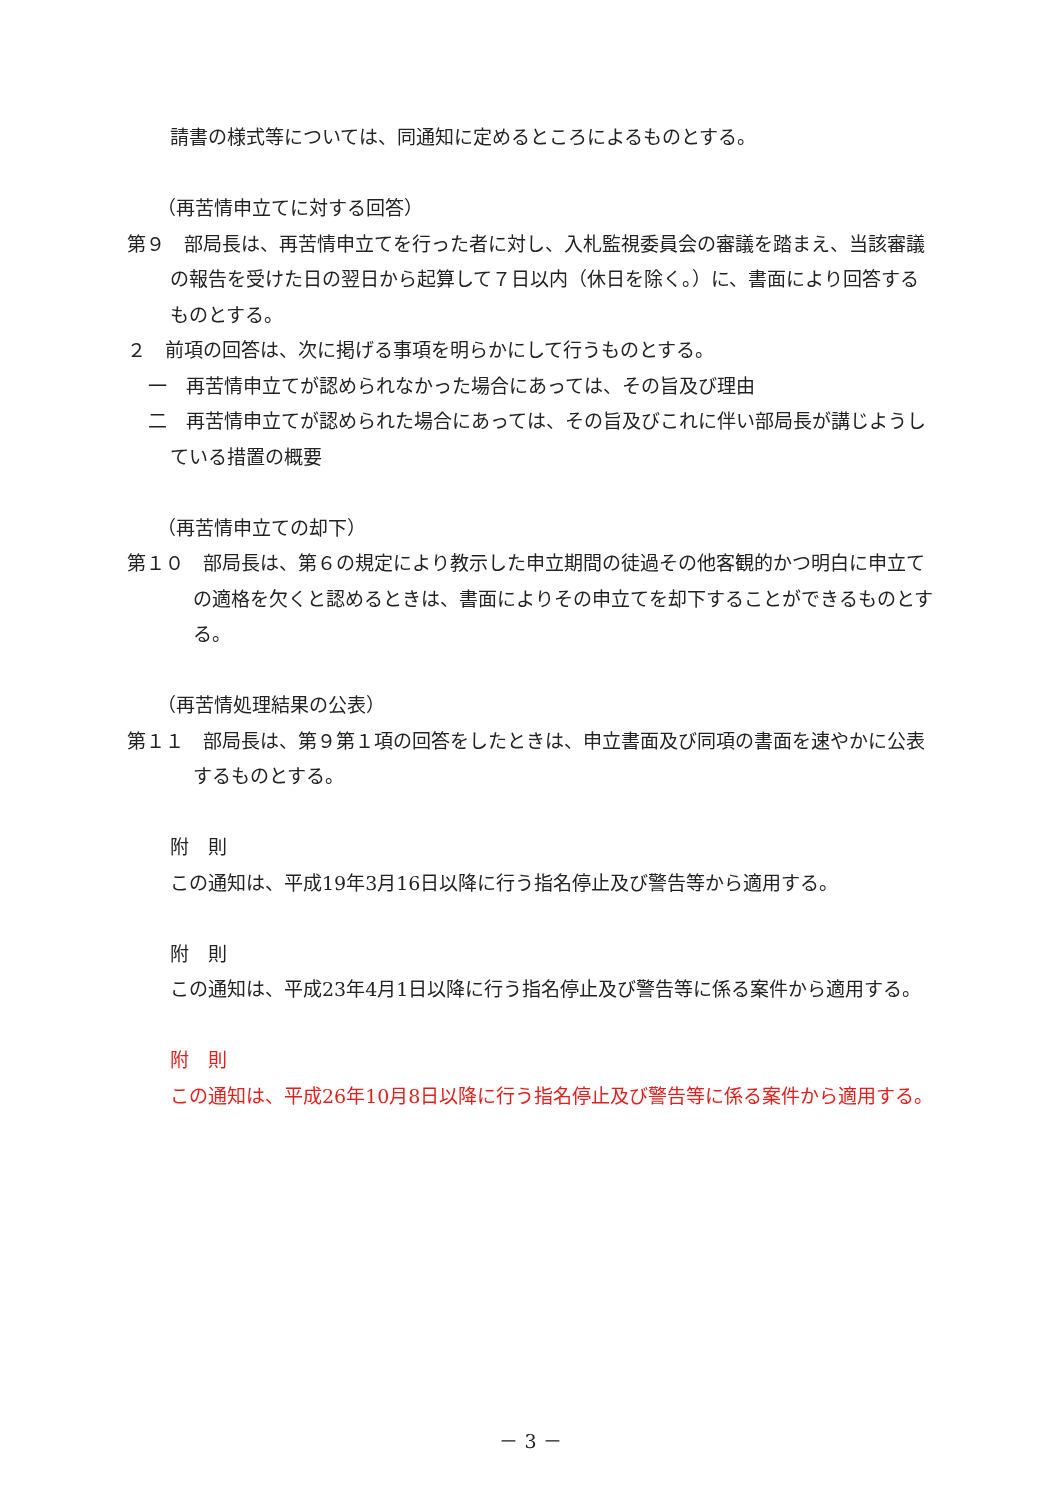請書の様式等については、同通知に定めるところによるものとする。
（再苦情申立てに対する回答）
第９　部局長は、再苦情申立てを行った者に対し、入札監視委員会の審議を踏まえ、当該審議の報告を受けた日の翌日から起算して７日以内（休日を除く。）に、書面により回答するものとする。
２　前項の回答は、次に掲げる事項を明らかにして行うものとする。
一　再苦情申立てが認められなかった場合にあっては、その旨及び理由
二　再苦情申立てが認められた場合にあっては、その旨及びこれに伴い部局長が講じようしている措置の概要
（再苦情申立ての却下）
第１０　部局長は、第６の規定により教示した申立期間の徒過その他客観的かつ明白に申立ての適格を欠くと認めるときは、書面によりその申立てを却下することができるものとする。
（再苦情処理結果の公表）
第１１　部局長は、第９第１項の回答をしたときは、申立書面及び同項の書面を速やかに公表するものとする。
附　則
この通知は、平成19年3月16日以降に行う指名停止及び警告等から適用する。
附　則
この通知は、平成23年4月1日以降に行う指名停止及び警告等に係る案件から適用する。
附　則
この通知は、平成26年10月8日以降に行う指名停止及び警告等に係る案件から適用する。
－ 3 －